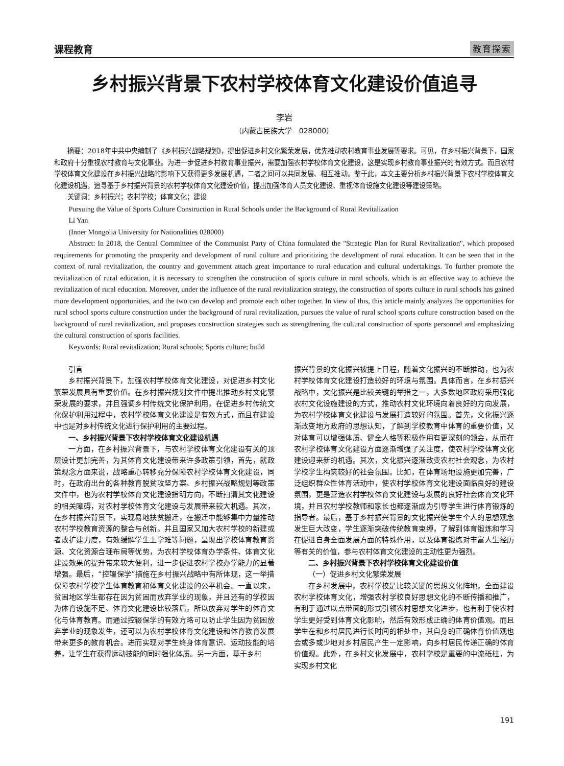课程教育 教育探索
乡村振兴背景下农村学校体育文化建设价值追寻
李岩
（内蒙古民族大学　028000）
摘要：2018年中共中央编制了《乡村振兴战略规划》，提出促进乡村文化繁荣发展，优先推动农村教育事业发展等要求。可见，在乡村振兴背景下，国家和政府十分重视农村教育与文化事业。为进一步促进乡村教育事业振兴，需要加强农村学校体育文化建设，这是实现乡村教育事业振兴的有效方式。而且农村学校体育文化建设在乡村振兴战略的影响下又获得更多发展机遇，二者之间可以共同发展、相互推动。鉴于此，本文主要分析乡村振兴背景下农村学校体育文化建设机遇，追寻基于乡村振兴背景的农村学校体育文化建设价值，提出加强体育人员文化建设、重视体育设施文化建设等建设策略。
关键词：乡村振兴；农村学校；体育文化；建设
Pursuing the Value of Sports Culture Construction in Rural Schools under the Background of Rural Revitalization
Li Yan
(Inner Mongolia University for Nationalities 028000)
Abstract: In 2018, the Central Committee of the Communist Party of China formulated the "Strategic Plan for Rural Revitalization", which proposed requirements for promoting the prosperity and development of rural culture and prioritizing the development of rural education. It can be seen that in the context of rural revitalization, the country and government attach great importance to rural education and cultural undertakings. To further promote the revitalization of rural education, it is necessary to strengthen the construction of sports culture in rural schools, which is an effective way to achieve the revitalization of rural education. Moreover, under the influence of the rural revitalization strategy, the construction of sports culture in rural schools has gained more development opportunities, and the two can develop and promote each other together. In view of this, this article mainly analyzes the opportunities for rural school sports culture construction under the background of rural revitalization, pursues the value of rural school sports culture construction based on the background of rural revitalization, and proposes construction strategies such as strengthening the cultural construction of sports personnel and emphasizing the cultural construction of sports facilities.
Keywords: Rural revitalization; Rural schools; Sports culture; build
引言
乡村振兴背景下，加强农村学校体育文化建设，对促进乡村文化繁荣发展具有重要价值。在乡村振兴规划文件中提出推动乡村文化繁荣发展的要求，并且强调乡村传统文化保护利用，在促进乡村传统文化保护利用过程中，农村学校体育文化建设是有效方式，而且在建设中也是对乡村传统文化进行保护利用的主要过程。
一、乡村振兴背景下农村学校体育文化建设机遇
一方面，在乡村振兴背景下，与农村学校体育文化建设有关的顶层设计更加完善，为其体育文化建设带来许多政策引领，首先，就政策观念方面来说，战略重心转移充分保障农村学校体育文化建设，同时，在政府出台的各种教育脱贫攻坚方案、乡村振兴战略规划等政策文件中，也为农村学校体育文化建设指明方向，不断扫清其文化建设的相关障碍，对农村学校体育文化建设与发展带来较大机遇。其次，在乡村振兴背景下，实现易地扶贫搬迁，在搬迁中能够集中力量推动农村学校教育资源的整合与创新。并且国家又加大农村学校的新建或者改扩建力度，有效缓解学生上学难等问题，呈现出学校体育教育资源、文化资源合理布局等优势，为农村学校体育办学条件、体育文化建设效果的提升带来较大便利，进一步促进农村学校办学能力的显著增强。最后，“控辍保学”措施在乡村振兴战略中有所体现，这一举措保障农村学校学生体育教育和体育文化建设的公平机会。一直以来，贫困地区学生都存在因为贫困而放弃学业的现象，并且还有的学校因为体育设施不足、体育文化建设比较落后，所以放弃对学生的体育文化与体育教育。而通过控辍保学的有效方略可以防止学生因为贫困放弃学业的现象发生，还可以为农村学校体育文化建设和体育教育发展带来更多的教育机会。进而实现对学生终身体育意识、运动技能的培养，让学生在获得运动技能的同时强化体质。另一方面，基于乡村
振兴背景的文化振兴被提上日程，随着文化振兴的不断推动，也为农村学校体育文化建设打造较好的环境与氛围。具体而言，在乡村振兴战略中，文化振兴是比较关键的举措之一，大多数地区政府采用强化农村文化设施建设的方式，推动农村文化环境向着良好的方向发展，为农村学校体育文化建设与发展打造较好的氛围。首先，文化振兴逐渐改变地方政府的思想认知，了解到学校教育中体育的重要价值，又对体育可以增强体质、健全人格等积极作用有更深刻的领会，从而在农村学校体育文化建设方面逐渐增强了关注度，使农村学校体育文化建设迎来新的机遇。其次，文化振兴逐渐改变农村社会观念，为农村学校学生构筑较好的社会氛围。比如，在体育场地设施更加完善，广泛组织群众性体育活动中，使农村学校体育文化建设面临良好的建设氛围，更是营造农村学校体育文化建设与发展的良好社会体育文化环境，并且农村学校教师和家长也都逐渐成为引导学生进行体育锻炼的指导者。最后，基于乡村振兴背景的文化振兴使学生个人的思想观念发生巨大改变，学生逐渐突破传统教育束缚，了解到体育锻炼和学习在促进自身全面发展方面的特殊作用，以及体育锻炼对丰富人生经历等有关的价值，参与农村体育文化建设的主动性更为强烈。
二、乡村振兴背景下农村学校体育文化建设价值
（一）促进乡村文化繁荣发展
在乡村发展中，农村学校是比较关键的思想文化阵地，全面建设农村学校体育文化，增强农村学校良好思想文化的不断传播和推广，有利于通过以点带面的形式引领农村思想文化进步，也有利于使农村学生更好受到体育文化影响，然后有效形成正确的体育价值观。而且学生在和乡村居民进行长时间的相处中，其自身的正确体育价值观也会或多或少地对乡村居民产生一定影响，向乡村居民传递正确的体育价值观。此外，在乡村文化发展中，农村学校是重要的中流砥柱，为实现乡村文化
191